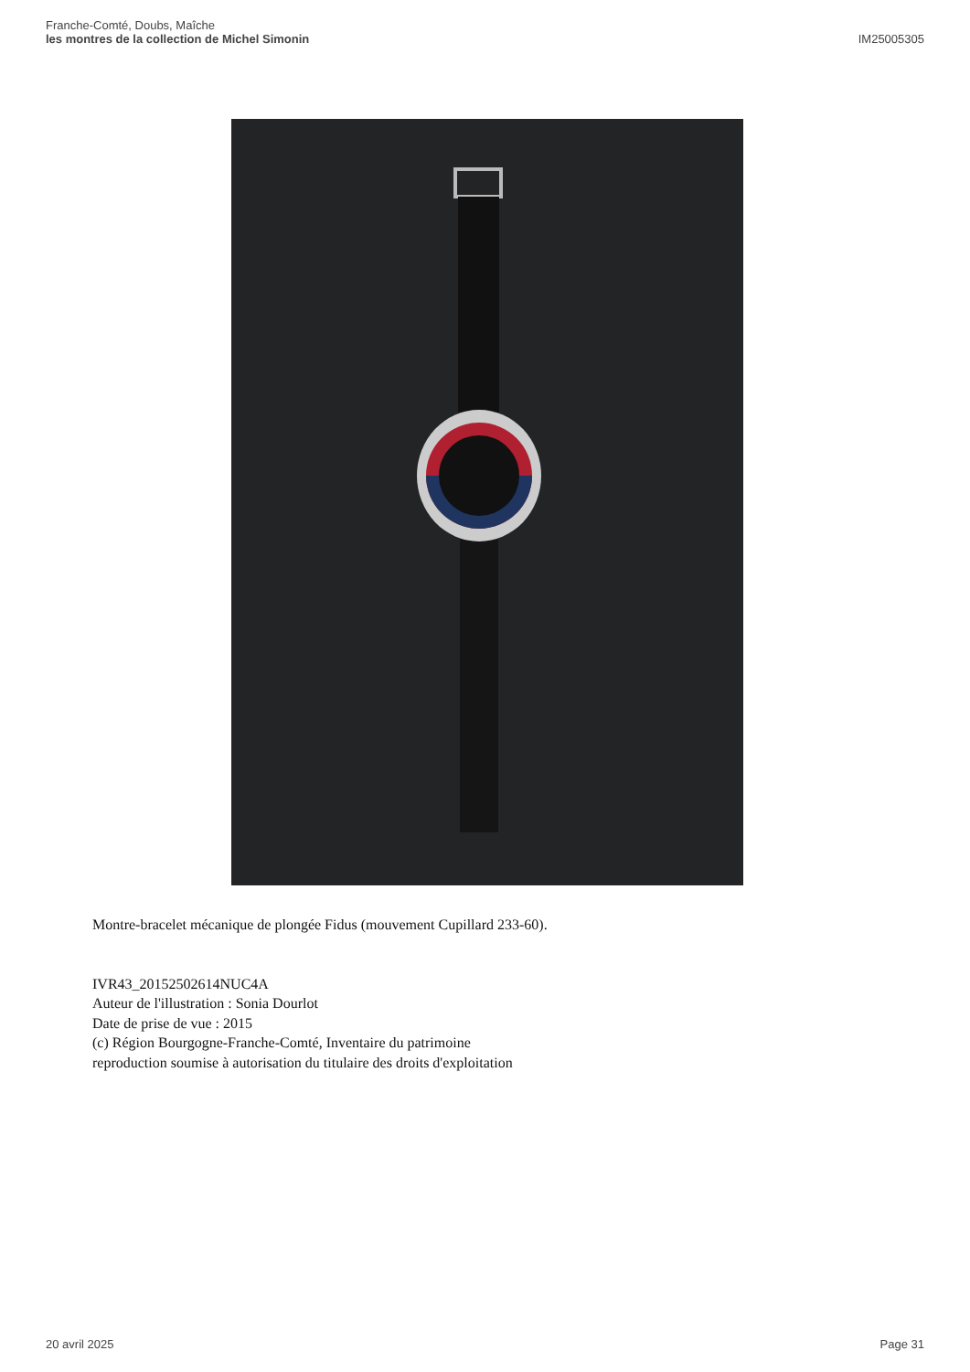Franche-Comté, Doubs, Maîche
les montres de la collection de Michel Simonin
IM25005305
Montre-bracelet mécanique de plongée Fidus (mouvement Cupillard 233-60).
IVR43_20152502614NUC4A
Auteur de l'illustration : Sonia Dourlot
Date de prise de vue : 2015
(c) Région Bourgogne-Franche-Comté, Inventaire du patrimoine
reproduction soumise à autorisation du titulaire des droits d'exploitation
20 avril 2025 Page 31